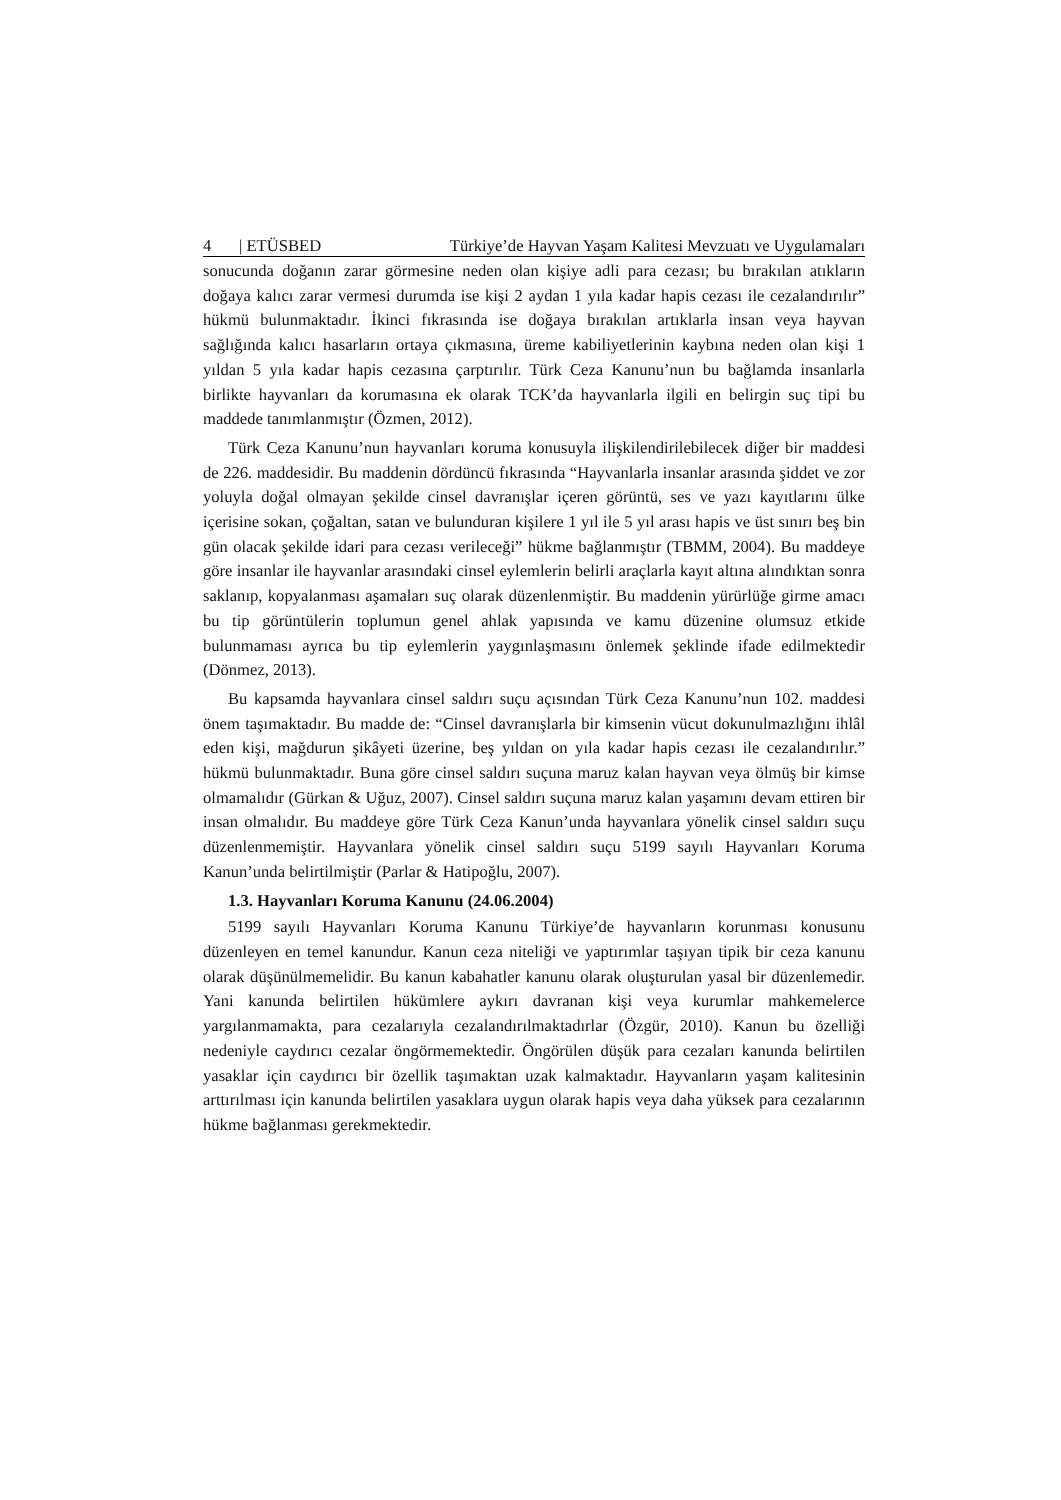4 | ETÜSBED Türkiye’de Hayvan Yaşam Kalitesi Mevzuatı ve Uygulamaları
sonucunda doğanın zarar görmesine neden olan kişiye adli para cezası; bu bırakılan atıkların doğaya kalıcı zarar vermesi durumda ise kişi 2 aydan 1 yıla kadar hapis cezası ile cezalandırılır” hükmü bulunmaktadır. İkinci fıkrasında ise doğaya bırakılan artıklarla insan veya hayvan sağlığında kalıcı hasarların ortaya çıkmasına, üreme kabiliyetlerinin kaybına neden olan kişi 1 yıldan 5 yıla kadar hapis cezasına çarptırılır. Türk Ceza Kanunu’nun bu bağlamda insanlarla birlikte hayvanları da korumasına ek olarak TCK’da hayvanlarla ilgili en belirgin suç tipi bu maddede tanımlanmıştır (Özmen, 2012).
Türk Ceza Kanunu’nun hayvanları koruma konusuyla ilişkilendirilebilecek diğer bir maddesi de 226. maddesidir. Bu maddenin dördüncü fıkrasında “Hayvanlarla insanlar arasında şiddet ve zor yoluyla doğal olmayan şekilde cinsel davranışlar içeren görüntü, ses ve yazı kayıtlarını ülke içerisine sokan, çoğaltan, satan ve bulunduran kişilere 1 yıl ile 5 yıl arası hapis ve üst sınırı beş bin gün olacak şekilde idari para cezası verileceği” hükme bağlanmıştır (TBMM, 2004). Bu maddeye göre insanlar ile hayvanlar arasındaki cinsel eylemlerin belirli araçlarla kayıt altına alındıktan sonra saklanıp, kopyalanması aşamaları suç olarak düzenlenmiştir. Bu maddenin yürürlüğe girme amacı bu tip görüntülerin toplumun genel ahlak yapısında ve kamu düzenine olumsuz etkide bulunmaması ayrıca bu tip eylemlerin yaygınlaşmasını önlemek şeklinde ifade edilmektedir (Dönmez, 2013).
Bu kapsamda hayvanlara cinsel saldırı suçu açısından Türk Ceza Kanunu’nun 102. maddesi önem taşımaktadır. Bu madde de: “Cinsel davranışlarla bir kimsenin vücut dokunulmazlığını ihlâl eden kişi, mağdurun şikâyeti üzerine, beş yıldan on yıla kadar hapis cezası ile cezalandırılır.” hükmü bulunmaktadır. Buna göre cinsel saldırı suçuna maruz kalan hayvan veya ölmüş bir kimse olmamalıdır (Gürkan & Uğuz, 2007). Cinsel saldırı suçuna maruz kalan yaşamını devam ettiren bir insan olmalıdır. Bu maddeye göre Türk Ceza Kanun’unda hayvanlara yönelik cinsel saldırı suçu düzenlenmemiştir. Hayvanlara yönelik cinsel saldırı suçu 5199 sayılı Hayvanları Koruma Kanun’unda belirtilmiştir (Parlar & Hatipoğlu, 2007).
1.3. Hayvanları Koruma Kanunu (24.06.2004)
5199 sayılı Hayvanları Koruma Kanunu Türkiye’de hayvanların korunması konusunu düzenleyen en temel kanundur. Kanun ceza niteliği ve yaptırımlar taşıyan tipik bir ceza kanunu olarak düşünülmemelidir. Bu kanun kabahatler kanunu olarak oluşturulan yasal bir düzenlemedir. Yani kanunda belirtilen hükümlere aykırı davranan kişi veya kurumlar mahkemelerce yargılanmamakta, para cezalarıyla cezalandırılmaktadırlar (Özgür, 2010). Kanun bu özelliği nedeniyle caydırıcı cezalar öngörmemektedir. Öngörülen düşük para cezaları kanunda belirtilen yasaklar için caydırıcı bir özellik taşımaktan uzak kalmaktadır. Hayvanların yaşam kalitesinin arttırılması için kanunda belirtilen yasaklara uygun olarak hapis veya daha yüksek para cezalarının hükme bağlanması gerekmektedir.